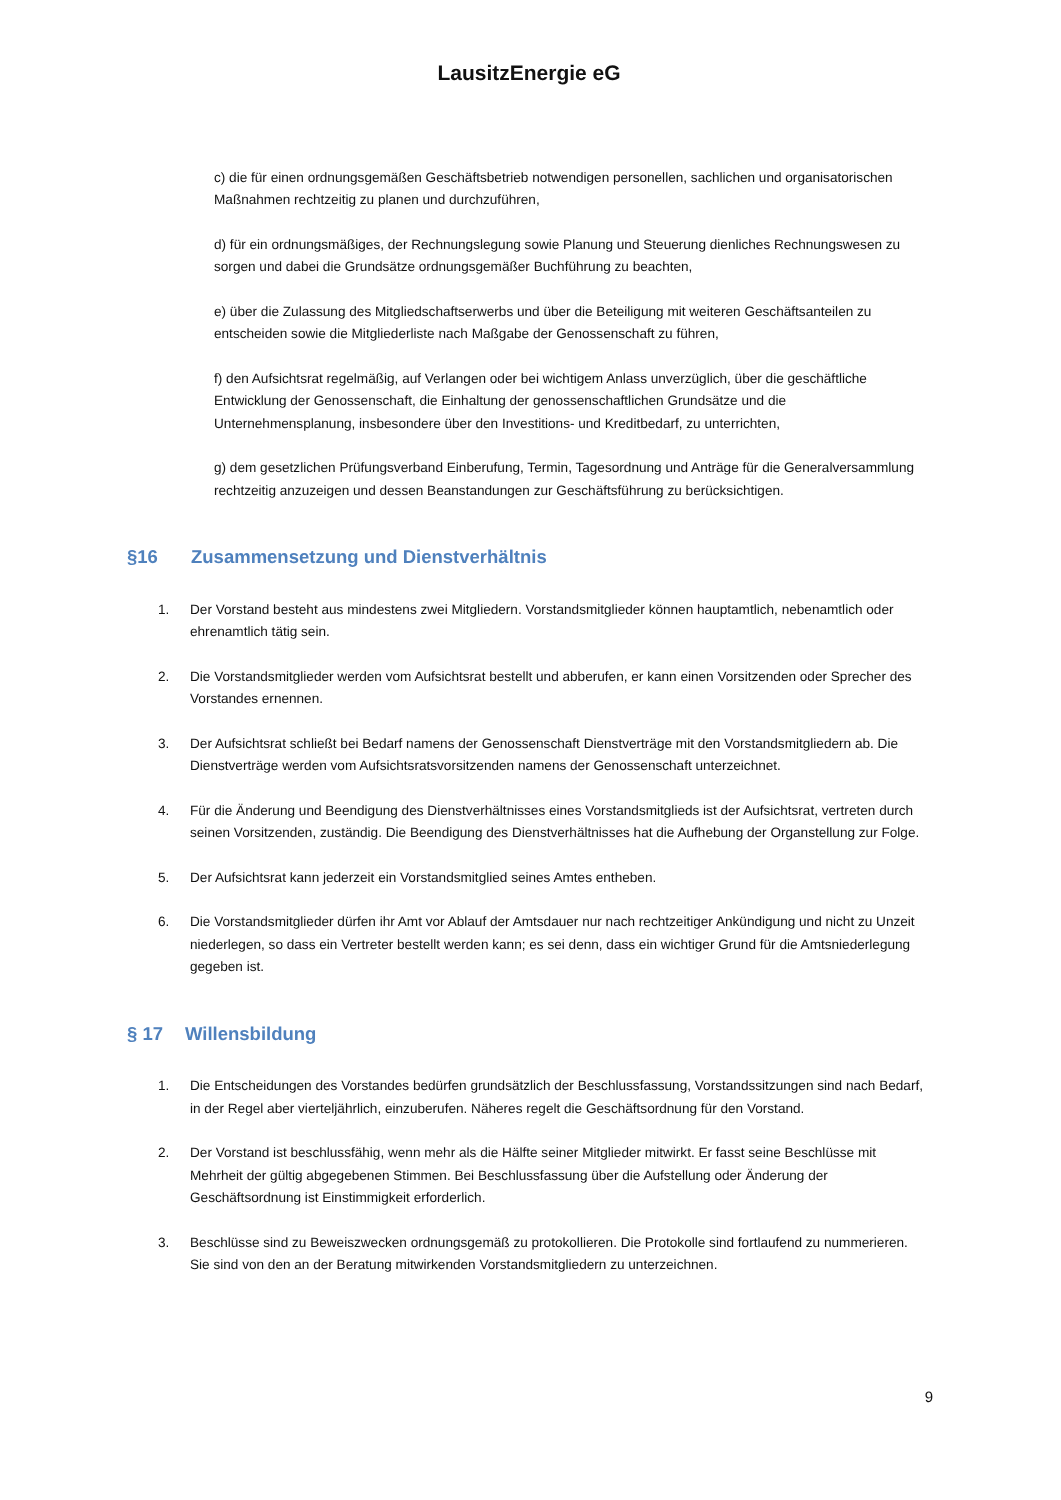LausitzEnergie eG
c) die für einen ordnungsgemäßen Geschäftsbetrieb notwendigen personellen, sachlichen und organisatorischen Maßnahmen rechtzeitig zu planen und durchzuführen,
d) für ein ordnungsmäßiges, der Rechnungslegung sowie Planung und Steuerung dienliches Rechnungswesen zu sorgen und dabei die Grundsätze ordnungsgemäßer Buchführung zu beachten,
e) über die Zulassung des Mitgliedschaftserwerbs und über die Beteiligung mit weiteren Geschäftsanteilen zu entscheiden sowie die Mitgliederliste nach Maßgabe der Genossenschaft zu führen,
f) den Aufsichtsrat regelmäßig, auf Verlangen oder bei wichtigem Anlass unverzüglich, über die geschäftliche Entwicklung der Genossenschaft, die Einhaltung der genossenschaftlichen Grundsätze und die Unternehmensplanung, insbesondere über den Investitions- und Kreditbedarf, zu unterrichten,
g) dem gesetzlichen Prüfungsverband Einberufung, Termin, Tagesordnung und Anträge für die Generalversammlung rechtzeitig anzuzeigen und dessen Beanstandungen zur Geschäftsführung zu berücksichtigen.
§16 Zusammensetzung und Dienstverhältnis
1. Der Vorstand besteht aus mindestens zwei Mitgliedern. Vorstandsmitglieder können hauptamtlich, nebenamtlich oder ehrenamtlich tätig sein.
2. Die Vorstandsmitglieder werden vom Aufsichtsrat bestellt und abberufen, er kann einen Vorsitzenden oder Sprecher des Vorstandes ernennen.
3. Der Aufsichtsrat schließt bei Bedarf namens der Genossenschaft Dienstverträge mit den Vorstandsmitgliedern ab. Die Dienstverträge werden vom Aufsichtsratsvorsitzenden namens der Genossenschaft unterzeichnet.
4. Für die Änderung und Beendigung des Dienstverhältnisses eines Vorstandsmitglieds ist der Aufsichtsrat, vertreten durch seinen Vorsitzenden, zuständig. Die Beendigung des Dienstverhältnisses hat die Aufhebung der Organstellung zur Folge.
5. Der Aufsichtsrat kann jederzeit ein Vorstandsmitglied seines Amtes entheben.
6. Die Vorstandsmitglieder dürfen ihr Amt vor Ablauf der Amtsdauer nur nach rechtzeitiger Ankündigung und nicht zu Unzeit niederlegen, so dass ein Vertreter bestellt werden kann; es sei denn, dass ein wichtiger Grund für die Amtsniederlegung gegeben ist.
§ 17 Willensbildung
1. Die Entscheidungen des Vorstandes bedürfen grundsätzlich der Beschlussfassung, Vorstandssitzungen sind nach Bedarf, in der Regel aber vierteljährlich, einzuberufen. Näheres regelt die Geschäftsordnung für den Vorstand.
2. Der Vorstand ist beschlussfähig, wenn mehr als die Hälfte seiner Mitglieder mitwirkt. Er fasst seine Beschlüsse mit Mehrheit der gültig abgegebenen Stimmen. Bei Beschlussfassung über die Aufstellung oder Änderung der Geschäftsordnung ist Einstimmigkeit erforderlich.
3. Beschlüsse sind zu Beweiszwecken ordnungsgemäß zu protokollieren. Die Protokolle sind fortlaufend zu nummerieren. Sie sind von den an der Beratung mitwirkenden Vorstandsmitgliedern zu unterzeichnen.
9